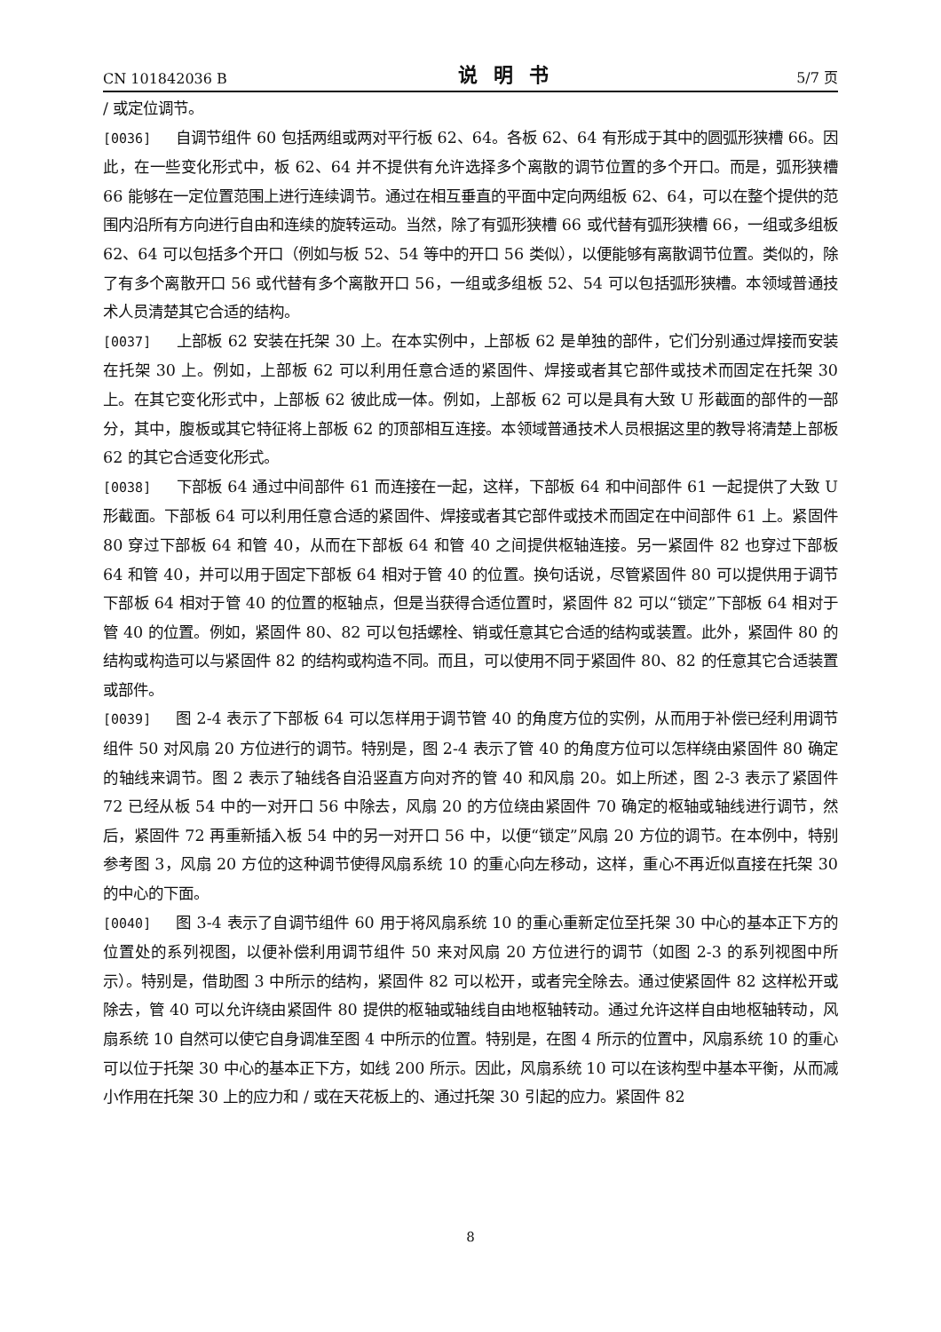CN 101842036 B 说明书 5/7 页
/ 或定位调节。
[0036] 自调节组件 60 包括两组或两对平行板 62、64。各板 62、64 有形成于其中的圆弧形狭槽 66。因此，在一些变化形式中，板 62、64 并不提供有允许选择多个离散的调节位置的多个开口。而是，弧形狭槽 66 能够在一定位置范围上进行连续调节。通过在相互垂直的平面中定向两组板 62、64，可以在整个提供的范围内沿所有方向进行自由和连续的旋转运动。当然，除了有弧形狭槽 66 或代替有弧形狭槽 66，一组或多组板 62、64 可以包括多个开口（例如与板 52、54 等中的开口 56 类似），以便能够有离散调节位置。类似的，除了有多个离散开口 56 或代替有多个离散开口 56，一组或多组板 52、54 可以包括弧形狭槽。本领域普通技术人员清楚其它合适的结构。
[0037] 上部板 62 安装在托架 30 上。在本实例中，上部板 62 是单独的部件，它们分别通过焊接而安装在托架 30 上。例如，上部板 62 可以利用任意合适的紧固件、焊接或者其它部件或技术而固定在托架 30 上。在其它变化形式中，上部板 62 彼此成一体。例如，上部板 62 可以是具有大致 U 形截面的部件的一部分，其中，腹板或其它特征将上部板 62 的顶部相互连接。本领域普通技术人员根据这里的教导将清楚上部板 62 的其它合适变化形式。
[0038] 下部板 64 通过中间部件 61 而连接在一起，这样，下部板 64 和中间部件 61 一起提供了大致 U 形截面。下部板 64 可以利用任意合适的紧固件、焊接或者其它部件或技术而固定在中间部件 61 上。紧固件 80 穿过下部板 64 和管 40，从而在下部板 64 和管 40 之间提供枢轴连接。另一紧固件 82 也穿过下部板 64 和管 40，并可以用于固定下部板 64 相对于管 40 的位置。换句话说，尽管紧固件 80 可以提供用于调节下部板 64 相对于管 40 的位置的枢轴点，但是当获得合适位置时，紧固件 82 可以“锁定”下部板 64 相对于管 40 的位置。例如，紧固件 80、82 可以包括螺栓、销或任意其它合适的结构或装置。此外，紧固件 80 的结构或构造可以与紧固件 82 的结构或构造不同。而且，可以使用不同于紧固件 80、82 的任意其它合适装置或部件。
[0039] 图 2-4 表示了下部板 64 可以怎样用于调节管 40 的角度方位的实例，从而用于补偿已经利用调节组件 50 对风扇 20 方位进行的调节。特别是，图 2-4 表示了管 40 的角度方位可以怎样绕由紧固件 80 确定的轴线来调节。图 2 表示了轴线各自沿竖直方向对齐的管 40 和风扇 20。如上所述，图 2-3 表示了紧固件 72 已经从板 54 中的一对开口 56 中除去，风扇 20 的方位绕由紧固件 70 确定的枢轴或轴线进行调节，然后，紧固件 72 再重新插入板 54 中的另一对开口 56 中，以便“锁定”风扇 20 方位的调节。在本例中，特别参考图 3，风扇 20 方位的这种调节使得风扇系统 10 的重心向左移动，这样，重心不再近似直接在托架 30 的中心的下面。
[0040] 图 3-4 表示了自调节组件 60 用于将风扇系统 10 的重心重新定位至托架 30 中心的基本正下方的位置处的系列视图，以便补偿利用调节组件 50 来对风扇 20 方位进行的调节（如图 2-3 的系列视图中所示）。特别是，借助图 3 中所示的结构，紧固件 82 可以松开，或者完全除去。通过使紧固件 82 这样松开或除去，管 40 可以允许绕由紧固件 80 提供的枢轴或轴线自由地枢轴转动。通过允许这样自由地枢轴转动，风扇系统 10 自然可以使它自身调准至图 4 中所示的位置。特别是，在图 4 所示的位置中，风扇系统 10 的重心可以位于托架 30 中心的基本正下方，如线 200 所示。因此，风扇系统 10 可以在该构型中基本平衡，从而减小作用在托架 30 上的应力和 / 或在天花板上的、通过托架 30 引起的应力。紧固件 82
8